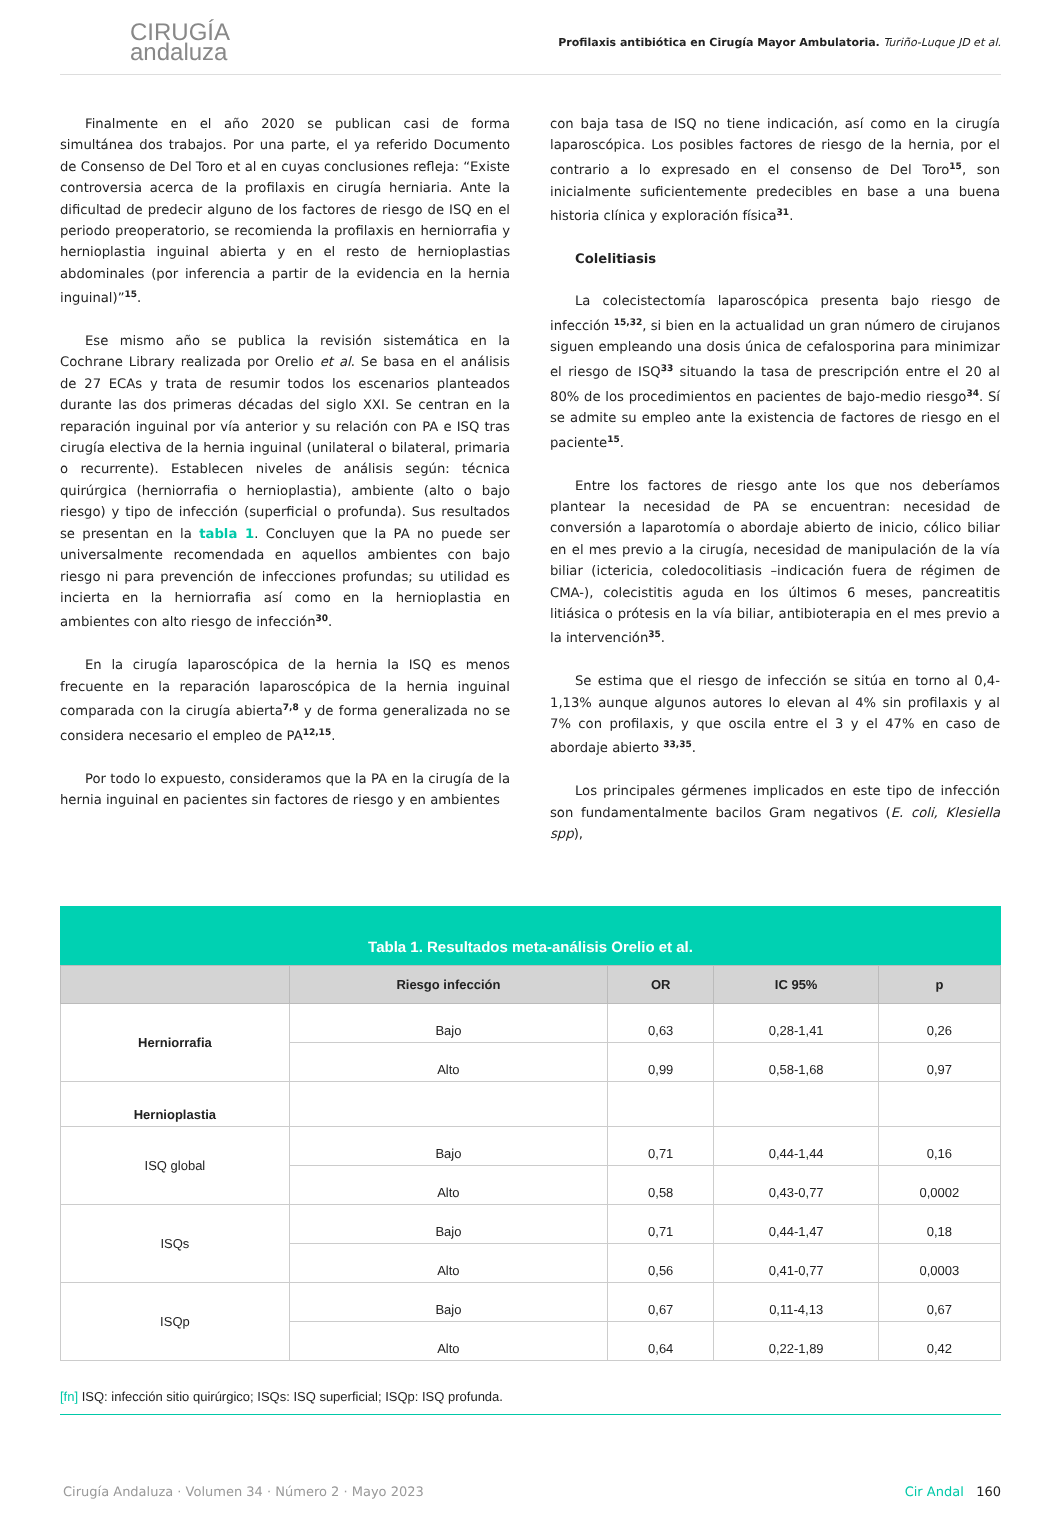CIRUGÍA
andaluza
Profilaxis antibiótica en Cirugía Mayor Ambulatoria. Turiño-Luque JD et al.
Finalmente en el año 2020 se publican casi de forma simultánea dos trabajos. Por una parte, el ya referido Documento de Consenso de Del Toro et al en cuyas conclusiones refleja: “Existe controversia acerca de la profilaxis en cirugía herniaria. Ante la dificultad de predecir alguno de los factores de riesgo de ISQ en el periodo preoperatorio, se recomienda la profilaxis en herniorrafia y hernioplastia inguinal abierta y en el resto de hernioplastias abdominales (por inferencia a partir de la evidencia en la hernia inguinal)”<sup>15</sup>.
Ese mismo año se publica la revisión sistemática en la Cochrane Library realizada por Orelio et al. Se basa en el análisis de 27 ECAs y trata de resumir todos los escenarios planteados durante las dos primeras décadas del siglo XXI. Se centran en la reparación inguinal por vía anterior y su relación con PA e ISQ tras cirugía electiva de la hernia inguinal (unilateral o bilateral, primaria o recurrente). Establecen niveles de análisis según: técnica quirúrgica (herniorrafia o hernioplastia), ambiente (alto o bajo riesgo) y tipo de infección (superficial o profunda). Sus resultados se presentan en la tabla 1. Concluyen que la PA no puede ser universalmente recomendada en aquellos ambientes con bajo riesgo ni para prevención de infecciones profundas; su utilidad es incierta en la herniorrafia así como en la hernioplastia en ambientes con alto riesgo de infección<sup>30</sup>.
En la cirugía laparoscópica de la hernia la ISQ es menos frecuente en la reparación laparoscópica de la hernia inguinal comparada con la cirugía abierta<sup>7,8</sup> y de forma generalizada no se considera necesario el empleo de PA<sup>12,15</sup>.
Por todo lo expuesto, consideramos que la PA en la cirugía de la hernia inguinal en pacientes sin factores de riesgo y en ambientes
con baja tasa de ISQ no tiene indicación, así como en la cirugía laparoscópica. Los posibles factores de riesgo de la hernia, por el contrario a lo expresado en el consenso de Del Toro<sup>15</sup>, son inicialmente suficientemente predecibles en base a una buena historia clínica y exploración física<sup>31</sup>.
Colelitiasis
La colecistectomía laparoscópica presenta bajo riesgo de infección <sup>15,32</sup>, si bien en la actualidad un gran número de cirujanos siguen empleando una dosis única de cefalosporina para minimizar el riesgo de ISQ<sup>33</sup> situando la tasa de prescripción entre el 20 al 80% de los procedimientos en pacientes de bajo-medio riesgo<sup>34</sup>. Sí se admite su empleo ante la existencia de factores de riesgo en el paciente<sup>15</sup>.
Entre los factores de riesgo ante los que nos deberíamos plantear la necesidad de PA se encuentran: necesidad de conversión a laparotomía o abordaje abierto de inicio, cólico biliar en el mes previo a la cirugía, necesidad de manipulación de la vía biliar (ictericia, coledocolitiasis –indicación fuera de régimen de CMA-), colecistitis aguda en los últimos 6 meses, pancreatitis litiásica o prótesis en la vía biliar, antibioterapia en el mes previo a la intervención<sup>35</sup>.
Se estima que el riesgo de infección se sitúa en torno al 0,4-1,13% aunque algunos autores lo elevan al 4% sin profilaxis y al 7% con profilaxis, y que oscila entre el 3 y el 47% en caso de abordaje abierto <sup>33,35</sup>.
Los principales gérmenes implicados en este tipo de infección son fundamentalmente bacilos Gram negativos (E. coli, Klesiella spp),
Tabla 1. Resultados meta-análisis Orelio et al.
| | Riesgo infección | OR | IC 95% | p |
| --- | --- | --- | --- | --- |
| Herniorrafia | Bajo | 0,63 | 0,28-1,41 | 0,26 |
| | Alto | 0,99 | 0,58-1,68 | 0,97 |
| Hernioplastia | | | | |
| ISQ global | Bajo | 0,71 | 0,44-1,44 | 0,16 |
| | Alto | 0,58 | 0,43-0,77 | 0,0002 |
| ISQs | Bajo | 0,71 | 0,44-1,47 | 0,18 |
| | Alto | 0,56 | 0,41-0,77 | 0,0003 |
| ISQp | Bajo | 0,67 | 0,11-4,13 | 0,67 |
| | Alto | 0,64 | 0,22-1,89 | 0,42 |
[fn] ISQ: infección sitio quirúrgico; ISQs: ISQ superficial; ISQp: ISQ profunda.
Cirugía Andaluza · Volumen 34 · Número 2 · Mayo 2023 Cir Andal 160